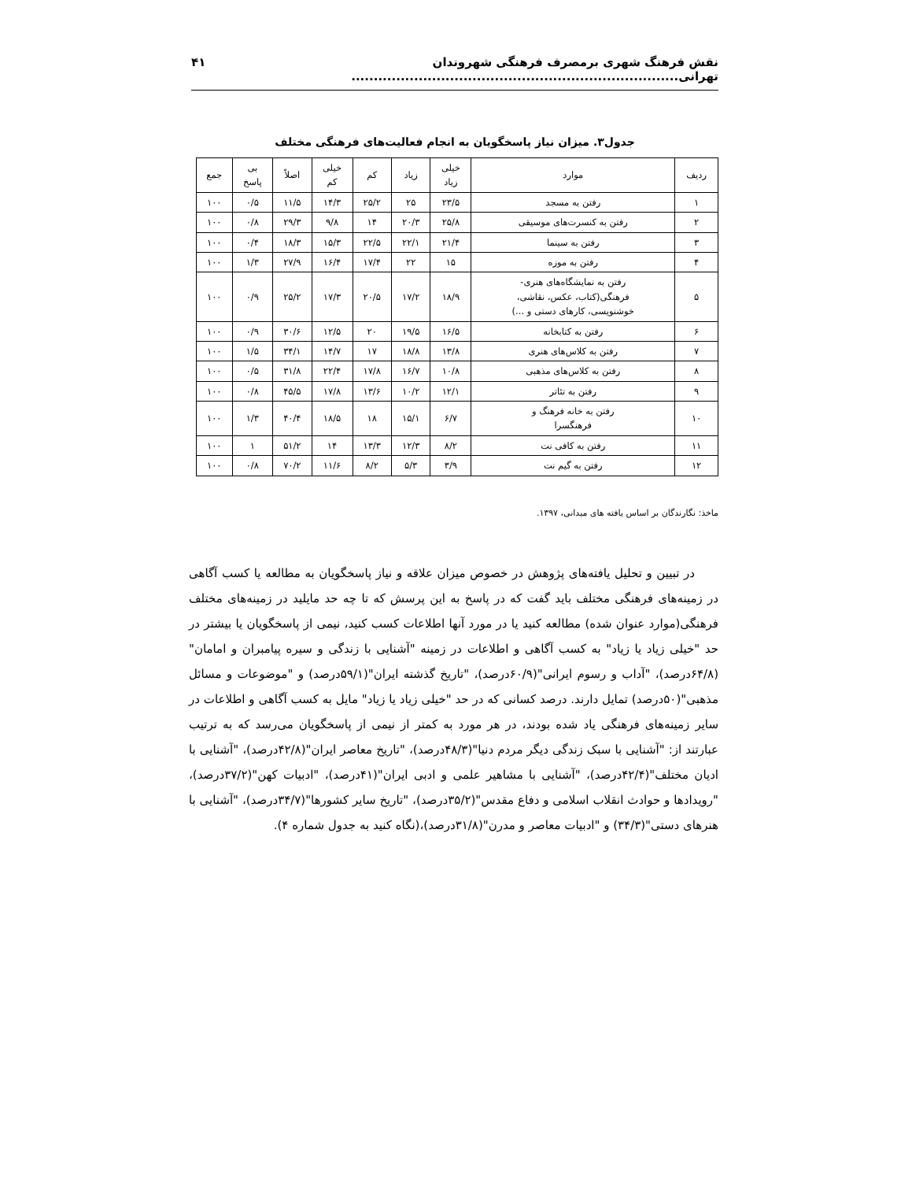نقش فرهنگ شهری برمصرف فرهنگی شهروندان تهرانی......................................................................... ۴۱
جدول۳. میزان نیاز پاسخگویان به انجام فعالیت‌های فرهنگی مختلف
| ردیف | موارد | خیلی زیاد | زیاد | کم | خیلی کم | اصلاً | بی پاسخ | جمع |
| --- | --- | --- | --- | --- | --- | --- | --- | --- |
| ۱ | رفتن به مسجد | ۲۳/۵ | ۲۵ | ۲۵/۲ | ۱۴/۳ | ۱۱/۵ | ۰/۵ | ۱۰۰ |
| ۲ | رفتن به کنسرت‌های موسیقی | ۲۵/۸ | ۲۰/۳ | ۱۴ | ۹/۸ | ۲۹/۳ | ۰/۸ | ۱۰۰ |
| ۳ | رفتن به سینما | ۲۱/۴ | ۲۲/۱ | ۲۲/۵ | ۱۵/۳ | ۱۸/۳ | ۰/۴ | ۱۰۰ |
| ۴ | رفتن به موزه | ۱۵ | ۲۲ | ۱۷/۴ | ۱۶/۴ | ۲۷/۹ | ۱/۳ | ۱۰۰ |
| ۵ | رفتن به نمایشگاه‌های هنری- فرهنگی(کتاب، عکس، نقاشی، خوشنویسی، کارهای دستی و ...) | ۱۸/۹ | ۱۷/۲ | ۲۰/۵ | ۱۷/۳ | ۲۵/۲ | ۰/۹ | ۱۰۰ |
| ۶ | رفتن به کتابخانه | ۱۶/۵ | ۱۹/۵ | ۲۰ | ۱۲/۵ | ۳۰/۶ | ۰/۹ | ۱۰۰ |
| ۷ | رفتن به کلاس‌های هنری | ۱۳/۸ | ۱۸/۸ | ۱۷ | ۱۴/۷ | ۳۴/۱ | ۱/۵ | ۱۰۰ |
| ۸ | رفتن به کلاس‌های مذهبی | ۱۰/۸ | ۱۶/۷ | ۱۷/۸ | ۲۲/۴ | ۳۱/۸ | ۰/۵ | ۱۰۰ |
| ۹ | رفتن به تئاتر | ۱۲/۱ | ۱۰/۲ | ۱۳/۶ | ۱۷/۸ | ۴۵/۵ | ۰/۸ | ۱۰۰ |
| ۱۰ | رفتن به خانه فرهنگ و فرهنگسرا | ۶/۷ | ۱۵/۱ | ۱۸ | ۱۸/۵ | ۴۰/۴ | ۱/۳ | ۱۰۰ |
| ۱۱ | رفتن به کافی نت | ۸/۲ | ۱۲/۳ | ۱۳/۳ | ۱۴ | ۵۱/۲ | ۱ | ۱۰۰ |
| ۱۲ | رفتن به گیم نت | ۳/۹ | ۵/۳ | ۸/۲ | ۱۱/۶ | ۷۰/۲ | ۰/۸ | ۱۰۰ |
ماخذ: نگارندگان بر اساس یافته های میدانی، ۱۳۹۷.
در تبیین و تحلیل یافته‌های پژوهش در خصوص میزان علاقه و نیاز پاسخگویان به مطالعه یا کسب آگاهی در زمینه‌های فرهنگی مختلف باید گفت که در پاسخ به این پرسش که تا چه حد مایلید در زمینه‌های مختلف فرهنگی(موارد عنوان شده) مطالعه کنید یا در مورد آنها اطلاعات کسب کنید، نیمی از پاسخگویان یا بیشتر در حد "خیلی زیاد یا زیاد" به کسب آگاهی و اطلاعات در زمینه "آشنایی با زندگی و سیره پیامبران و امامان"(۶۴/۸درصد)، "آداب و رسوم ایرانی"(۶۰/۹درصد)، "تاریخ گذشته ایران"(۵۹/۱درصد) و "موضوعات و مسائل مذهبی"(۵۰درصد) تمایل دارند. درصد کسانی که در حد "خیلی زیاد یا زیاد" مایل به کسب آگاهی و اطلاعات در سایر زمینه‌های فرهنگی یاد شده بودند، در هر مورد به کمتر از نیمی از پاسخگویان می‌رسد که به ترتیب عبارتند از: "آشنایی با سبک زندگی دیگر مردم دنیا"(۴۸/۳درصد)، "تاریخ معاصر ایران"(۴۲/۸درصد)، "آشنایی با ادیان مختلف"(۴۲/۴درصد)، "آشنایی با مشاهیر علمی و ادبی ایران"(۴۱درصد)، "ادبیات کهن"(۳۷/۲درصد)، "رویدادها و حوادث انقلاب اسلامی و دفاع مقدس"(۳۵/۲درصد)، "تاریخ سایر کشورها"(۳۴/۷درصد)، "آشنایی با هنرهای دستی"(۳۴/۳) و "ادبیات معاصر و مدرن"(۳۱/۸درصد)،(نگاه کنید به جدول شماره ۴).